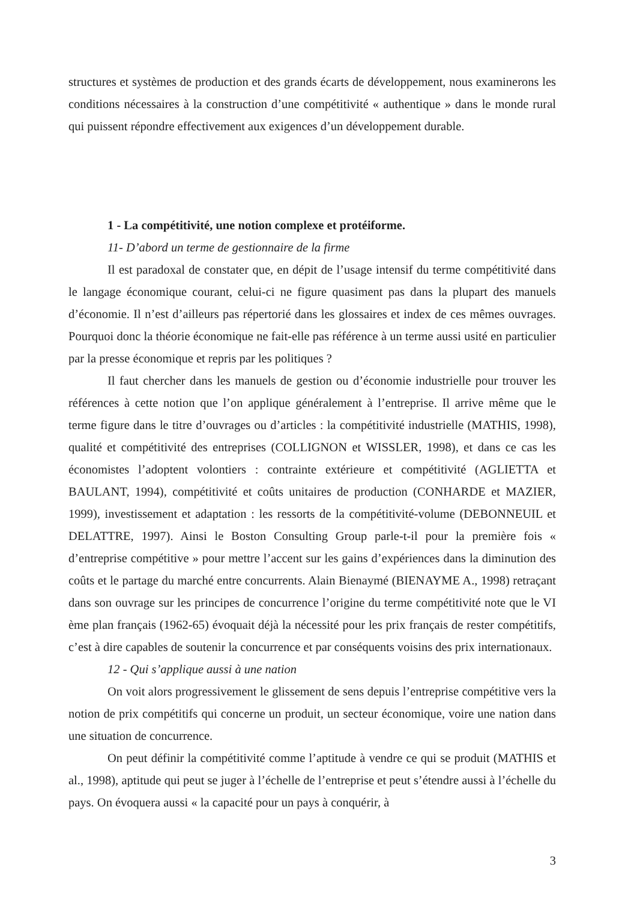structures et systèmes de production et des grands écarts de développement, nous examinerons les conditions nécessaires à la construction d’une compétitivité « authentique » dans le monde rural qui puissent répondre effectivement aux exigences d’un développement durable.
1 - La compétitivité, une notion complexe et protéiforme.
11- D’abord un terme de gestionnaire de la firme
Il est paradoxal de constater que, en dépit de l’usage intensif du terme compétitivité dans le langage économique courant, celui-ci ne figure quasiment pas dans la plupart des manuels d’économie. Il n’est d’ailleurs pas répertorié dans les glossaires et index de ces mêmes ouvrages. Pourquoi donc la théorie économique ne fait-elle pas référence à un terme aussi usité en particulier par la presse économique et repris par les politiques ?
Il faut chercher dans les manuels de gestion ou d’économie industrielle pour trouver les références à cette notion que l’on applique généralement à l’entreprise. Il arrive même que le terme figure dans le titre d’ouvrages ou d’articles : la compétitivité industrielle (MATHIS, 1998), qualité et compétitivité des entreprises (COLLIGNON et WISSLER, 1998), et dans ce cas les économistes l’adoptent volontiers : contrainte extérieure et compétitivité (AGLIETTA et BAULANT, 1994), compétitivité et coûts unitaires de production (CONHARDE et MAZIER, 1999), investissement et adaptation : les ressorts de la compétitivité-volume (DEBONNEUIL et DELATTRE, 1997). Ainsi le Boston Consulting Group parle-t-il pour la première fois « d’entreprise compétitive » pour mettre l’accent sur les gains d’expériences dans la diminution des coûts et le partage du marché entre concurrents. Alain Bienaymé (BIENAYME A., 1998) retraçant dans son ouvrage sur les principes de concurrence l’origine du terme compétitivité note que le VI ème plan français (1962-65) évoquait déjà la nécessité pour les prix français de rester compétitifs, c’est à dire capables de soutenir la concurrence et par conséquents voisins des prix internationaux.
12 - Qui s’applique aussi à une nation
On voit alors progressivement le glissement de sens depuis l’entreprise compétitive vers la notion de prix compétitifs qui concerne un produit, un secteur économique, voire une nation dans une situation de concurrence.
On peut définir la compétitivité comme l’aptitude à vendre ce qui se produit (MATHIS et al., 1998), aptitude qui peut se juger à l’échelle de l’entreprise et peut s’étendre aussi à l’échelle du pays. On évoquera aussi « la capacité pour un pays à conquérir, à
3